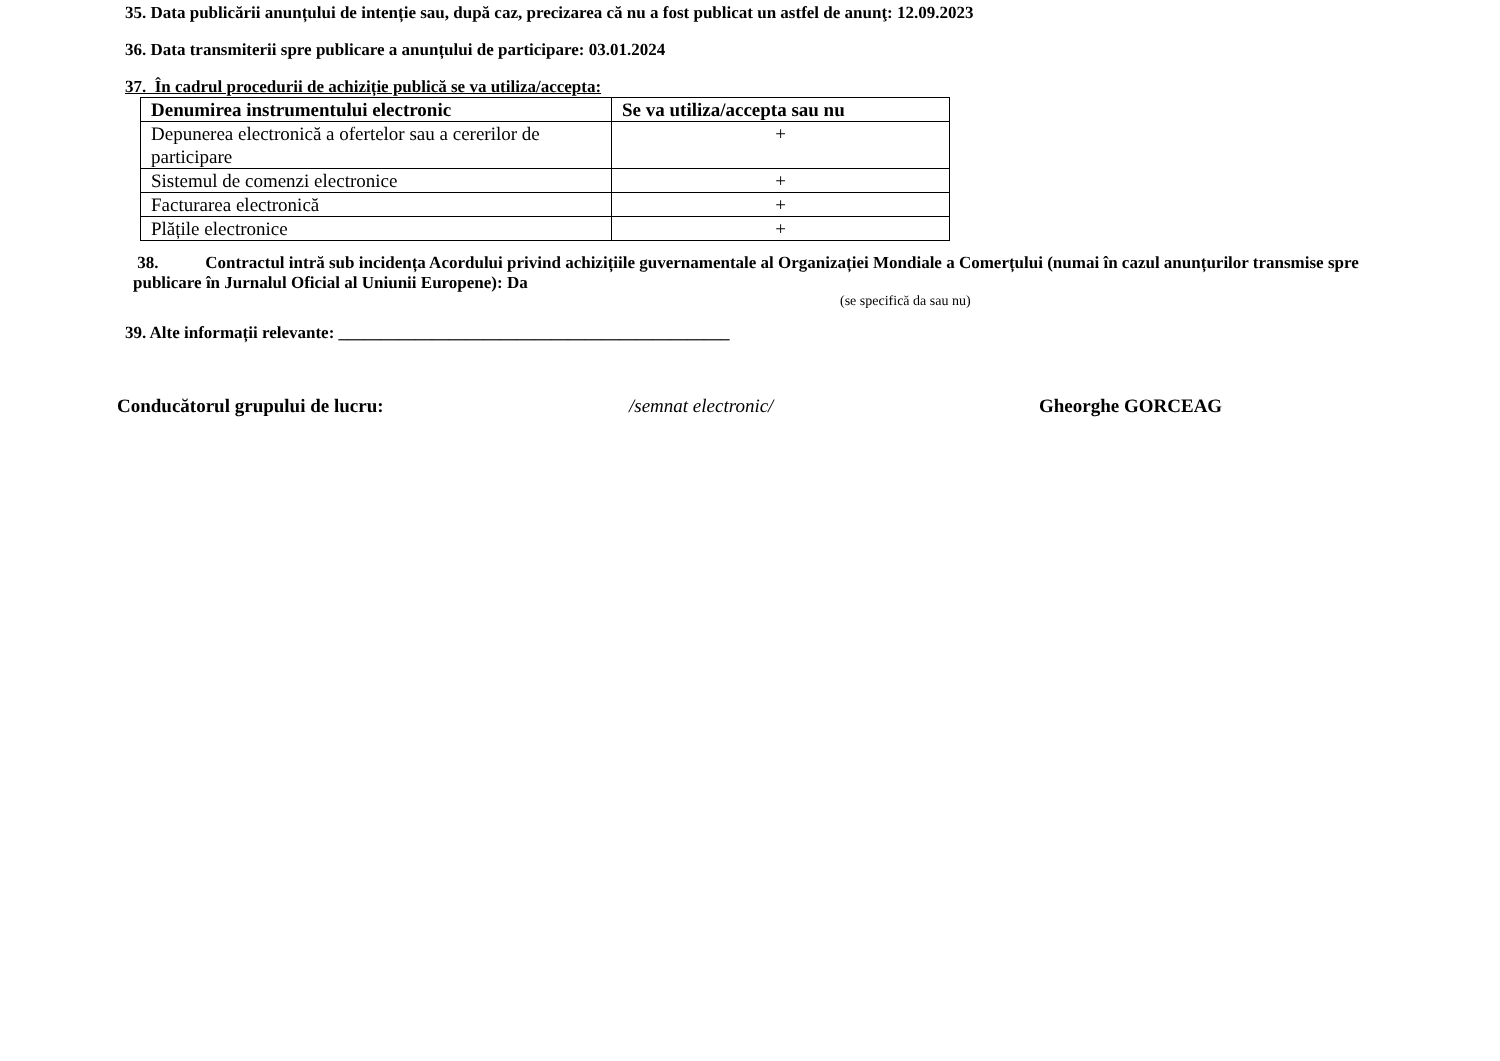35. Data publicării anunțului de intenție sau, după caz, precizarea că nu a fost publicat un astfel de anunţ: 12.09.2023
36. Data transmiterii spre publicare a anunțului de participare: 03.01.2024
37. În cadrul procedurii de achiziție publică se va utiliza/accepta:
| Denumirea instrumentului electronic | Se va utiliza/accepta sau nu |
| --- | --- |
| Depunerea electronică a ofertelor sau a cererilor de participare | + |
| Sistemul de comenzi electronice | + |
| Facturarea electronică | + |
| Plățile electronice | + |
38. Contractul intră sub incidența Acordului privind achizițiile guvernamentale al Organizației Mondiale a Comerțului (numai în cazul anunțurilor transmise spre publicare în Jurnalul Oficial al Uniunii Europene): Da
(se specifică da sau nu)
39. Alte informații relevante: ______________________________________________
Conducătorul grupului de lucru: /semnat electronic/ Gheorghe GORCEAG